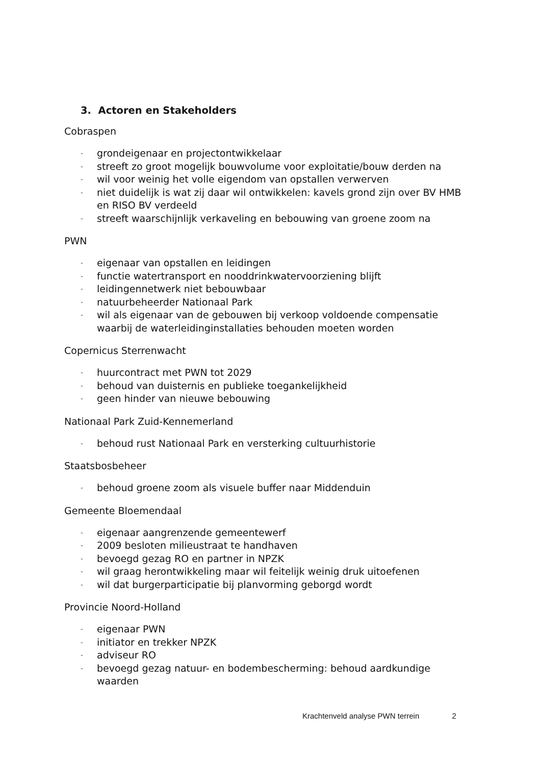3. Actoren en Stakeholders
Cobraspen
- grondeigenaar en projectontwikkelaar
- streeft zo groot mogelijk bouwvolume voor exploitatie/bouw derden na
- wil voor weinig het volle eigendom van opstallen verwerven
- niet duidelijk is wat zij daar wil ontwikkelen: kavels grond zijn over BV HMB en RISO BV verdeeld
- streeft waarschijnlijk verkaveling en bebouwing van groene zoom na
PWN
- eigenaar van opstallen en leidingen
- functie watertransport en nooddrinkwatervoorziening blijft
- leidingennetwerk niet bebouwbaar
- natuurbeheerder Nationaal Park
- wil als eigenaar van de gebouwen bij verkoop voldoende compensatie waarbij de waterleidinginstallaties behouden moeten worden
Copernicus Sterrenwacht
- huurcontract met PWN tot 2029
- behoud van duisternis en publieke toegankelijkheid
- geen hinder van nieuwe bebouwing
Nationaal Park Zuid-Kennemerland
- behoud rust Nationaal Park en versterking cultuurhistorie
Staatsbosbeheer
- behoud groene zoom als visuele buffer naar Middenduin
Gemeente Bloemendaal
- eigenaar aangrenzende gemeentewerf
- 2009 besloten milieustraat te handhaven
- bevoegd gezag RO en partner in NPZK
- wil graag herontwikkeling maar wil feitelijk weinig druk uitoefenen
- wil dat burgerparticipatie bij planvorming geborgd wordt
Provincie Noord-Holland
- eigenaar PWN
- initiator en trekker NPZK
- adviseur RO
- bevoegd gezag natuur- en bodembescherming: behoud aardkundige waarden
Krachtenveld analyse PWN terrein 2